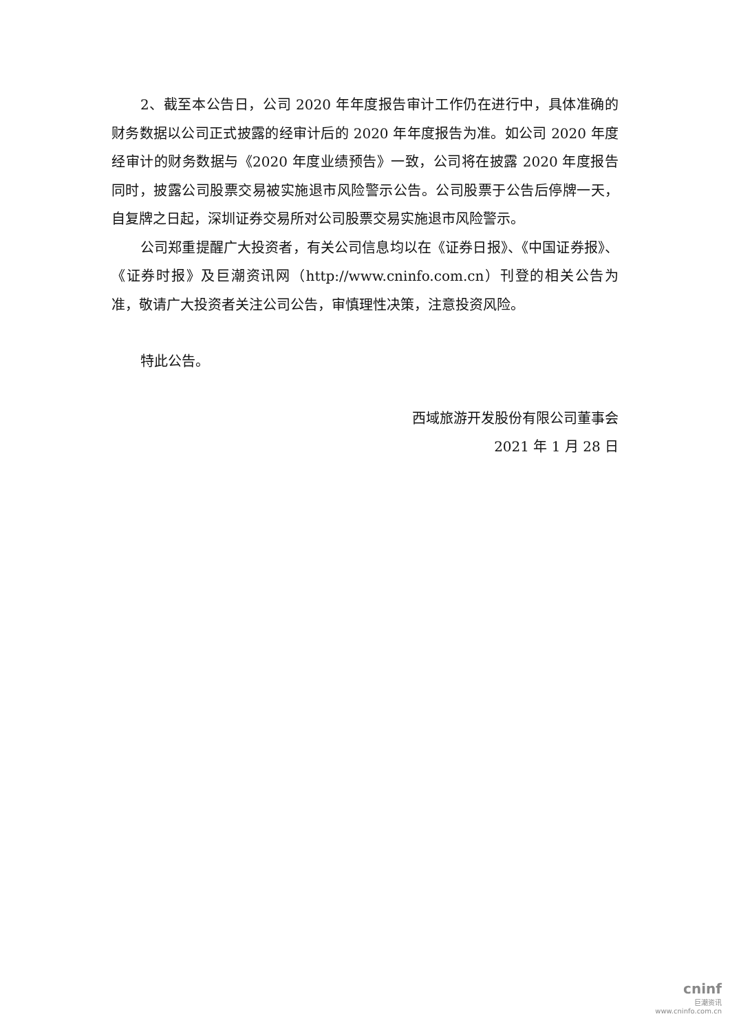2、截至本公告日，公司 2020 年年度报告审计工作仍在进行中，具体准确的财务数据以公司正式披露的经审计后的 2020 年年度报告为准。如公司 2020 年度经审计的财务数据与《2020 年度业绩预告》一致，公司将在披露 2020 年度报告同时，披露公司股票交易被实施退市风险警示公告。公司股票于公告后停牌一天，自复牌之日起，深圳证券交易所对公司股票交易实施退市风险警示。
公司郑重提醒广大投资者，有关公司信息均以在《证券日报》、《中国证券报》、《证券时报》及巨潮资讯网（http://www.cninfo.com.cn）刊登的相关公告为准，敬请广大投资者关注公司公告，审慎理性决策，注意投资风险。
特此公告。
西域旅游开发股份有限公司董事会
2021 年 1 月 28 日
cninf
巨潮资讯
www.cninfo.com.cn